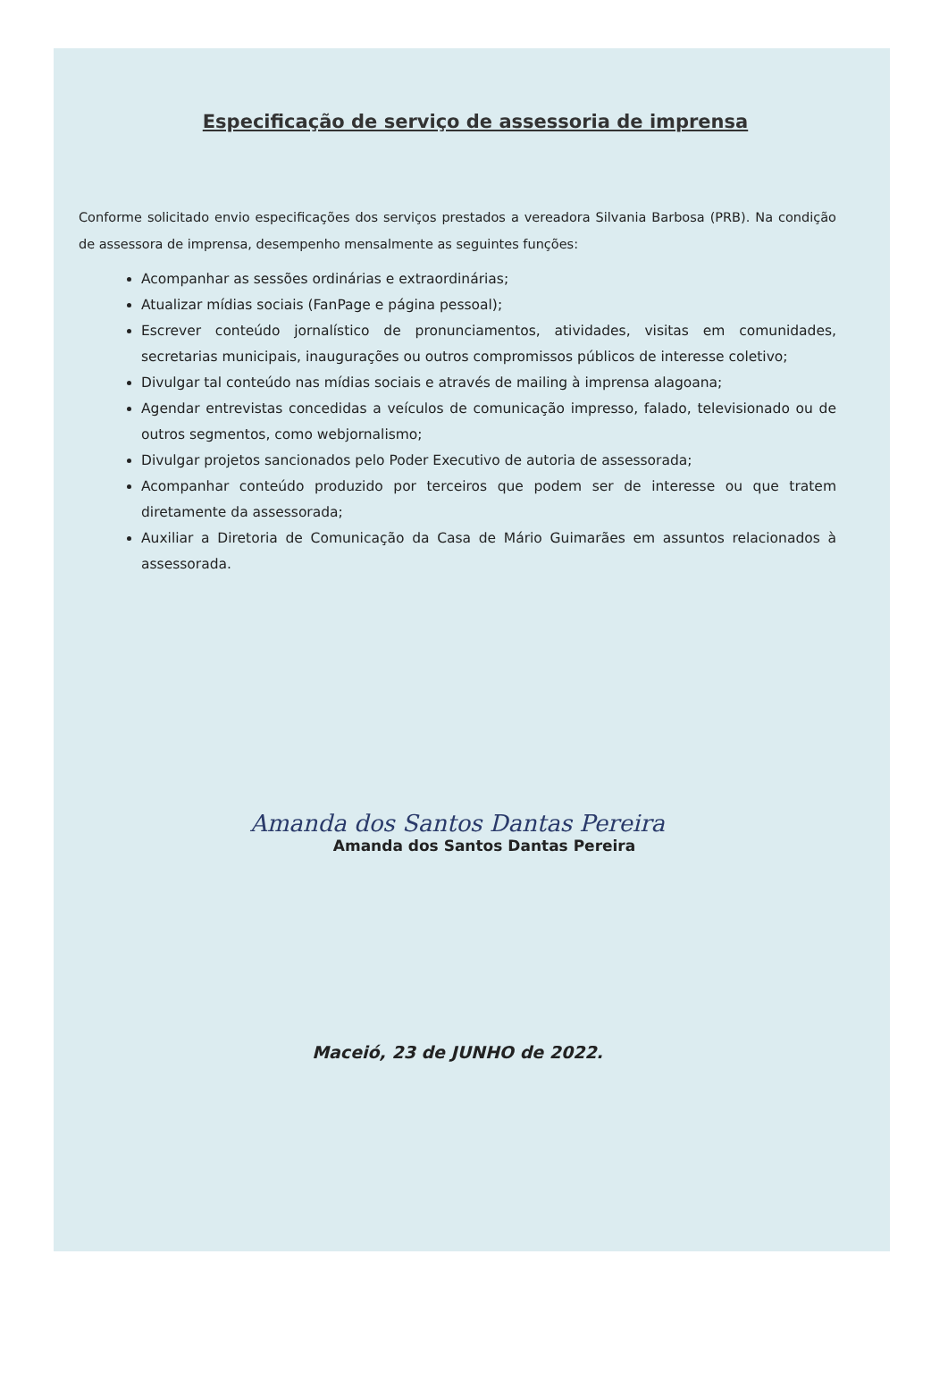Especificação de serviço de assessoria de imprensa
Conforme solicitado envio especificações dos serviços prestados a vereadora Silvania Barbosa (PRB). Na condição de assessora de imprensa, desempenho mensalmente as seguintes funções:
Acompanhar as sessões ordinárias e extraordinárias;
Atualizar mídias sociais (FanPage e página pessoal);
Escrever conteúdo jornalístico de pronunciamentos, atividades, visitas em comunidades, secretarias municipais, inaugurações ou outros compromissos públicos de interesse coletivo;
Divulgar tal conteúdo nas mídias sociais e através de mailing à imprensa alagoana;
Agendar entrevistas concedidas a veículos de comunicação impresso, falado, televisionado ou de outros segmentos, como webjornalismo;
Divulgar projetos sancionados pelo Poder Executivo de autoria de assessorada;
Acompanhar conteúdo produzido por terceiros que podem ser de interesse ou que tratem diretamente da assessorada;
Auxiliar a Diretoria de Comunicação da Casa de Mário Guimarães em assuntos relacionados à assessorada.
Amanda dos Santos Dantas Pereira
Amanda dos Santos Dantas Pereira
Maceió, 23 de JUNHO de 2022.